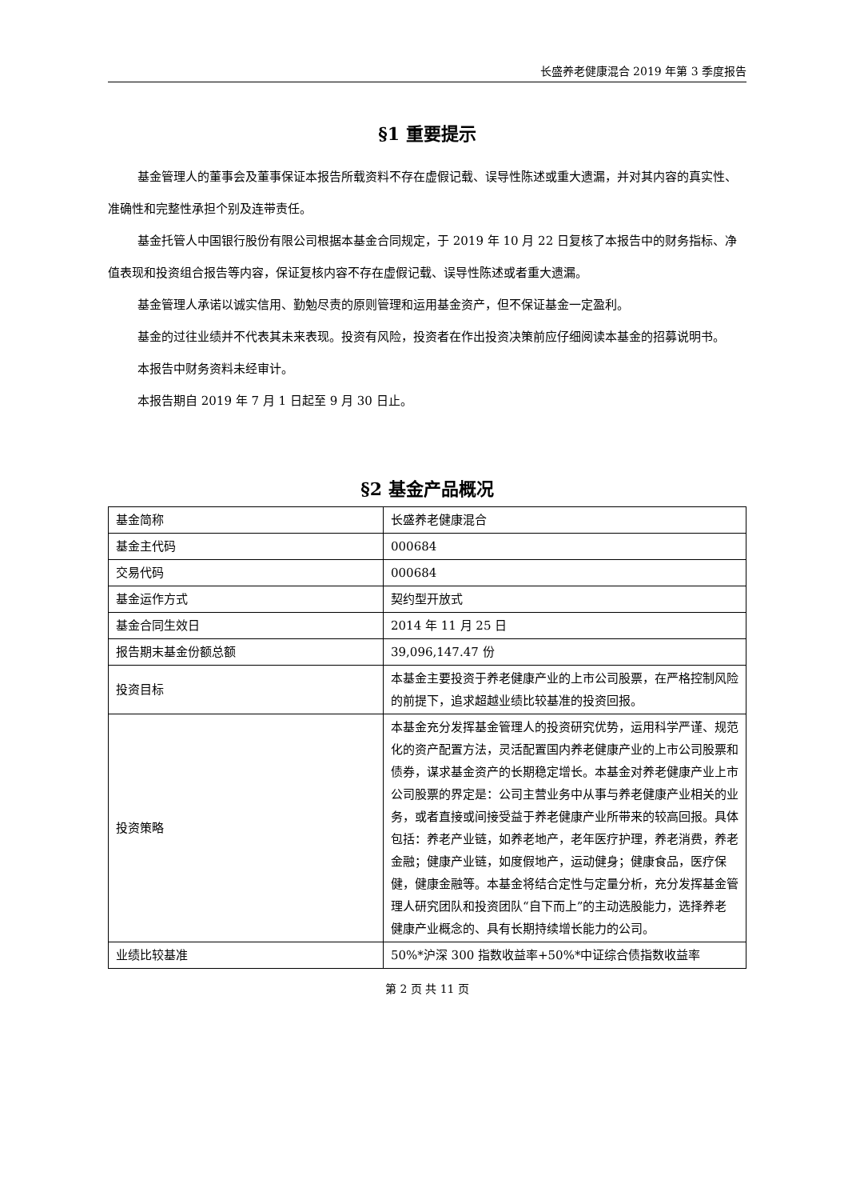长盛养老健康混合 2019 年第 3 季度报告
§1 重要提示
基金管理人的董事会及董事保证本报告所载资料不存在虚假记载、误导性陈述或重大遗漏，并对其内容的真实性、准确性和完整性承担个别及连带责任。
基金托管人中国银行股份有限公司根据本基金合同规定，于 2019 年 10 月 22 日复核了本报告中的财务指标、净值表现和投资组合报告等内容，保证复核内容不存在虚假记载、误导性陈述或者重大遗漏。
基金管理人承诺以诚实信用、勤勉尽责的原则管理和运用基金资产，但不保证基金一定盈利。
基金的过往业绩并不代表其未来表现。投资有风险，投资者在作出投资决策前应仔细阅读本基金的招募说明书。
本报告中财务资料未经审计。
本报告期自 2019 年 7 月 1 日起至 9 月 30 日止。
§2 基金产品概况
| 基金简称 | 长盛养老健康混合 |
| 基金主代码 | 000684 |
| 交易代码 | 000684 |
| 基金运作方式 | 契约型开放式 |
| 基金合同生效日 | 2014 年 11 月 25 日 |
| 报告期末基金份额总额 | 39,096,147.47 份 |
| 投资目标 | 本基金主要投资于养老健康产业的上市公司股票，在严格控制风险的前提下，追求超越业绩比较基准的投资回报。 |
| 投资策略 | 本基金充分发挥基金管理人的投资研究优势，运用科学严谨、规范化的资产配置方法，灵活配置国内养老健康产业的上市公司股票和债券，谋求基金资产的长期稳定增长。本基金对养老健康产业上市公司股票的界定是：公司主营业务中从事与养老健康产业相关的业务，或者直接或间接受益于养老健康产业所带来的较高回报。具体包括：养老产业链，如养老地产，老年医疗护理，养老消费，养老金融；健康产业链，如度假地产，运动健身；健康食品，医疗保健，健康金融等。本基金将结合定性与定量分析，充分发挥基金管理人研究团队和投资团队“自下而上”的主动选股能力，选择养老健康产业概念的、具有长期持续增长能力的公司。 |
| 业绩比较基准 | 50%*沪深 300 指数收益率+50%*中证综合债指数收益率 |
第 2 页 共 11 页